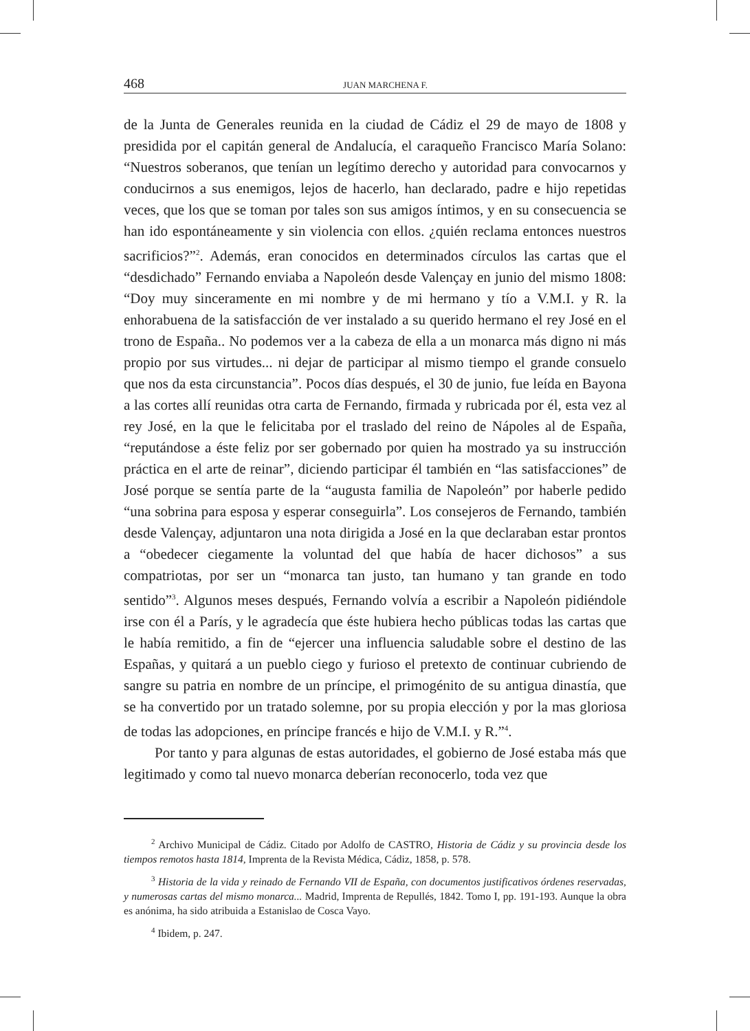468 JUAN MARCHENA F.
de la Junta de Generales reunida en la ciudad de Cádiz el 29 de mayo de 1808 y presidida por el capitán general de Andalucía, el caraqueño Francisco María Solano: “Nuestros soberanos, que tenían un legítimo derecho y autoridad para convocarnos y conducirnos a sus enemigos, lejos de hacerlo, han declarado, padre e hijo repetidas veces, que los que se toman por tales son sus amigos íntimos, y en su consecuencia se han ido espontáneamente y sin violencia con ellos. ¿quién reclama entonces nuestros sacrificios?”<sup>2</sup>. Además, eran conocidos en determinados círculos las cartas que el “desdichado” Fernando enviaba a Napoleón desde Valençay en junio del mismo 1808: “Doy muy sinceramente en mi nombre y de mi hermano y tío a V.M.I. y R. la enhorabuena de la satisfacción de ver instalado a su querido hermano el rey José en el trono de España.. No podemos ver a la cabeza de ella a un monarca más digno ni más propio por sus virtudes... ni dejar de participar al mismo tiempo el grande consuelo que nos da esta circunstancia”. Pocos días después, el 30 de junio, fue leída en Bayona a las cortes allí reunidas otra carta de Fernando, firmada y rubricada por él, esta vez al rey José, en la que le felicitaba por el traslado del reino de Nápoles al de España, “reputándose a éste feliz por ser gobernado por quien ha mostrado ya su instrucción práctica en el arte de reinar”, diciendo participar él también en “las satisfacciones” de José porque se sentía parte de la “augusta familia de Napoleón” por haberle pedido “una sobrina para esposa y esperar conseguirla”. Los consejeros de Fernando, también desde Valençay, adjuntaron una nota dirigida a José en la que declaraban estar prontos a “obedecer ciegamente la voluntad del que había de hacer dichosos” a sus compatriotas, por ser un “monarca tan justo, tan humano y tan grande en todo sentido”<sup>3</sup>. Algunos meses después, Fernando volvía a escribir a Napoleón pidiéndole irse con él a París, y le agradecía que éste hubiera hecho públicas todas las cartas que le había remitido, a fin de “ejercer una influencia saludable sobre el destino de las Españas, y quitará a un pueblo ciego y furioso el pretexto de continuar cubriendo de sangre su patria en nombre de un príncipe, el primogénito de su antigua dinastía, que se ha convertido por un tratado solemne, por su propia elección y por la mas gloriosa de todas las adopciones, en príncipe francés e hijo de V.M.I. y R.”<sup>4</sup>.
Por tanto y para algunas de estas autoridades, el gobierno de José estaba más que legitimado y como tal nuevo monarca deberían reconocerlo, toda vez que
<sup>2</sup> Archivo Municipal de Cádiz. Citado por Adolfo de CASTRO, Historia de Cádiz y su provincia desde los tiempos remotos hasta 1814, Imprenta de la Revista Médica, Cádiz, 1858, p. 578.
<sup>3</sup> Historia de la vida y reinado de Fernando VII de España, con documentos justificativos órdenes reservadas, y numerosas cartas del mismo monarca... Madrid, Imprenta de Repullés, 1842. Tomo I, pp. 191-193. Aunque la obra es anónima, ha sido atribuida a Estanislao de Cosca Vayo.
<sup>4</sup> Ibidem, p. 247.